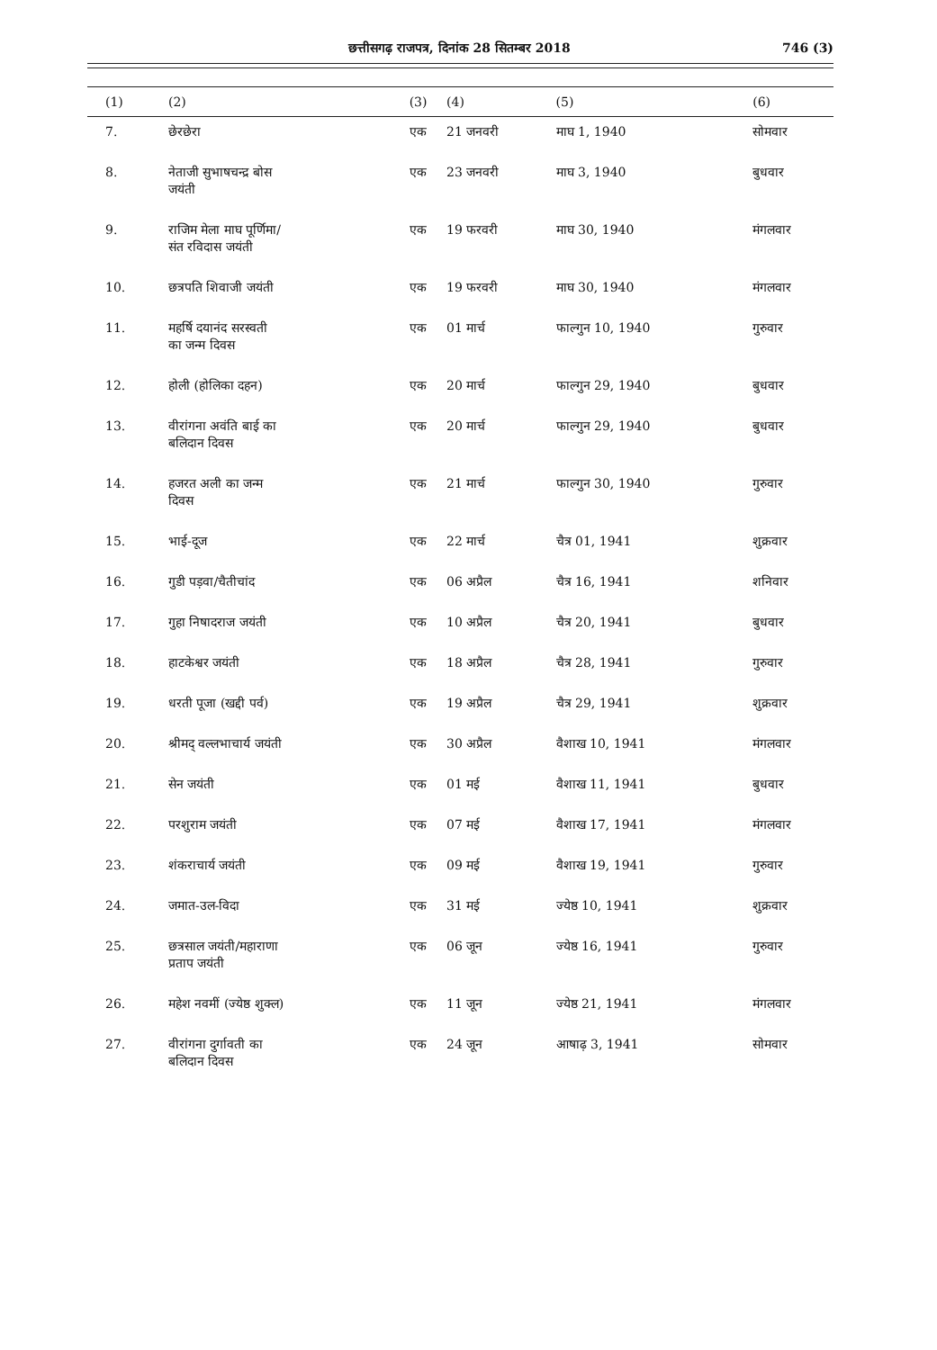छत्तीसगढ़ राजपत्र, दिनांक 28 सितम्बर 2018 746 (3)
| (1) | (2) | (3) | (4) | (5) | (6) |
| --- | --- | --- | --- | --- | --- |
| 7. | छेरछेरा | एक | 21 जनवरी | माघ 1, 1940 | सोमवार |
| 8. | नेताजी सुभाषचन्द्र बोस जयंती | एक | 23 जनवरी | माघ 3, 1940 | बुधवार |
| 9. | राजिम मेला माघ पूर्णिमा/ संत रविदास जयंती | एक | 19 फरवरी | माघ 30, 1940 | मंगलवार |
| 10. | छत्रपति शिवाजी जयंती | एक | 19 फरवरी | माघ 30, 1940 | मंगलवार |
| 11. | महर्षि दयानंद सरस्वती का जन्म दिवस | एक | 01 मार्च | फाल्गुन 10, 1940 | गुरुवार |
| 12. | होली (होलिका दहन) | एक | 20 मार्च | फाल्गुन 29, 1940 | बुधवार |
| 13. | वीरांगना अवंति बाई का बलिदान दिवस | एक | 20 मार्च | फाल्गुन 29, 1940 | बुधवार |
| 14. | हजरत अली का जन्म दिवस | एक | 21 मार्च | फाल्गुन 30, 1940 | गुरुवार |
| 15. | भाई-दूज | एक | 22 मार्च | चैत्र 01, 1941 | शुक्रवार |
| 16. | गुडी पड़वा/चैतीचांद | एक | 06 अप्रैल | चैत्र 16, 1941 | शनिवार |
| 17. | गुहा निषादराज जयंती | एक | 10 अप्रैल | चैत्र 20, 1941 | बुधवार |
| 18. | हाटकेश्वर जयंती | एक | 18 अप्रैल | चैत्र 28, 1941 | गुरुवार |
| 19. | धरती पूजा (खद्दी पर्व) | एक | 19 अप्रैल | चैत्र 29, 1941 | शुक्रवार |
| 20. | श्रीमद् वल्लभाचार्य जयंती | एक | 30 अप्रैल | वैशाख 10, 1941 | मंगलवार |
| 21. | सेन जयंती | एक | 01 मई | वैशाख 11, 1941 | बुधवार |
| 22. | परशुराम जयंती | एक | 07 मई | वैशाख 17, 1941 | मंगलवार |
| 23. | शंकराचार्य जयंती | एक | 09 मई | वैशाख 19, 1941 | गुरुवार |
| 24. | जमात-उल-विदा | एक | 31 मई | ज्येष्ठ 10, 1941 | शुक्रवार |
| 25. | छत्रसाल जयंती/महाराणा प्रताप जयंती | एक | 06 जून | ज्येष्ठ 16, 1941 | गुरुवार |
| 26. | महेश नवमीं (ज्येष्ठ शुक्ल) | एक | 11 जून | ज्येष्ठ 21, 1941 | मंगलवार |
| 27. | वीरांगना दुर्गावती का बलिदान दिवस | एक | 24 जून | आषाढ़ 3, 1941 | सोमवार |